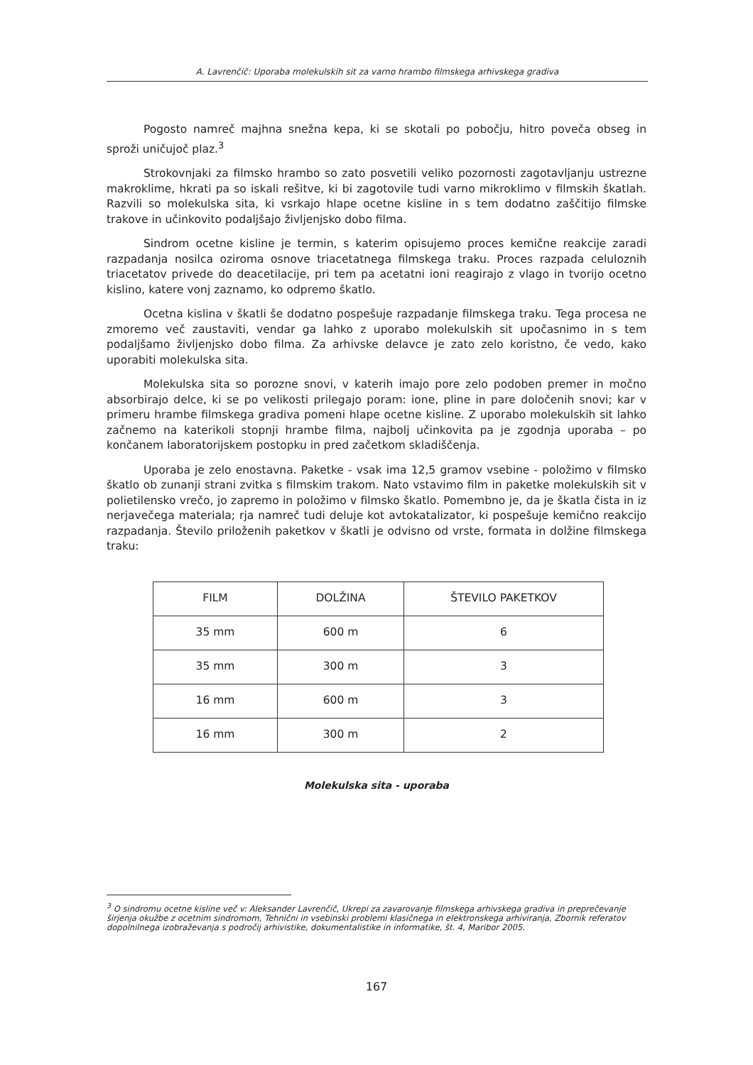A. Lavrenčič: Uporaba molekulskih sit za varno hrambo filmskega arhivskega gradiva
Pogosto namreč majhna snežna kepa, ki se skotali po pobočju, hitro poveča obseg in sproži uničujoč plaz.<sup>3</sup>
Strokovnjaki za filmsko hrambo so zato posvetili veliko pozornosti zagotavljanju ustrezne makroklime, hkrati pa so iskali rešitve, ki bi zagotovile tudi varno mikroklimo v filmskih škatlah. Razvili so molekulska sita, ki vsrkajo hlape ocetne kisline in s tem dodatno zaščitijo filmske trakove in učinkovito podaljšajo življenjsko dobo filma.
Sindrom ocetne kisline je termin, s katerim opisujemo proces kemične reakcije zaradi razpadanja nosilca oziroma osnove triacetatnega filmskega traku. Proces razpada celuloznih triacetatov privede do deacetilacije, pri tem pa acetatni ioni reagirajo z vlago in tvorijo ocetno kislino, katere vonj zaznamo, ko odpremo škatlo.
Ocetna kislina v škatli še dodatno pospešuje razpadanje filmskega traku. Tega procesa ne zmoremo več zaustaviti, vendar ga lahko z uporabo molekulskih sit upočasnimo in s tem podaljšamo življenjsko dobo filma. Za arhivske delavce je zato zelo koristno, če vedo, kako uporabiti molekulska sita.
Molekulska sita so porozne snovi, v katerih imajo pore zelo podoben premer in močno absorbirajo delce, ki se po velikosti prilegajo poram: ione, pline in pare določenih snovi; kar v primeru hrambe filmskega gradiva pomeni hlape ocetne kisline. Z uporabo molekulskih sit lahko začnemo na katerikoli stopnji hrambe filma, najbolj učinkovita pa je zgodnja uporaba – po končanem laboratorijskem postopku in pred začetkom skladiščenja.
Uporaba je zelo enostavna. Paketke - vsak ima 12,5 gramov vsebine - položimo v filmsko škatlo ob zunanji strani zvitka s filmskim trakom. Nato vstavimo film in paketke molekulskih sit v polietilensko vrečo, jo zapremo in položimo v filmsko škatlo. Pomembno je, da je škatla čista in iz nerjavečega materiala; rja namreč tudi deluje kot avtokatalizator, ki pospešuje kemično reakcijo razpadanja. Število priloženih paketkov v škatli je odvisno od vrste, formata in dolžine filmskega traku:
| FILM | DOLŽINA | ŠTEVILO PAKETKOV |
| 35 mm | 600 m | 6 |
| 35 mm | 300 m | 3 |
| 16 mm | 600 m | 3 |
| 16 mm | 300 m | 2 |
Molekulska sita - uporaba
<sup>3</sup> O sindromu ocetne kisline več v: Aleksander Lavrenčič, Ukrepi za zavarovanje filmskega arhivskega gradiva in preprečevanje širjenja okužbe z ocetnim sindromom, Tehnični in vsebinski problemi klasičnega in elektronskega arhiviranja, Zbornik referatov dopolnilnega izobraževanja s področij arhivistike, dokumentalistike in informatike, št. 4, Maribor 2005.
167